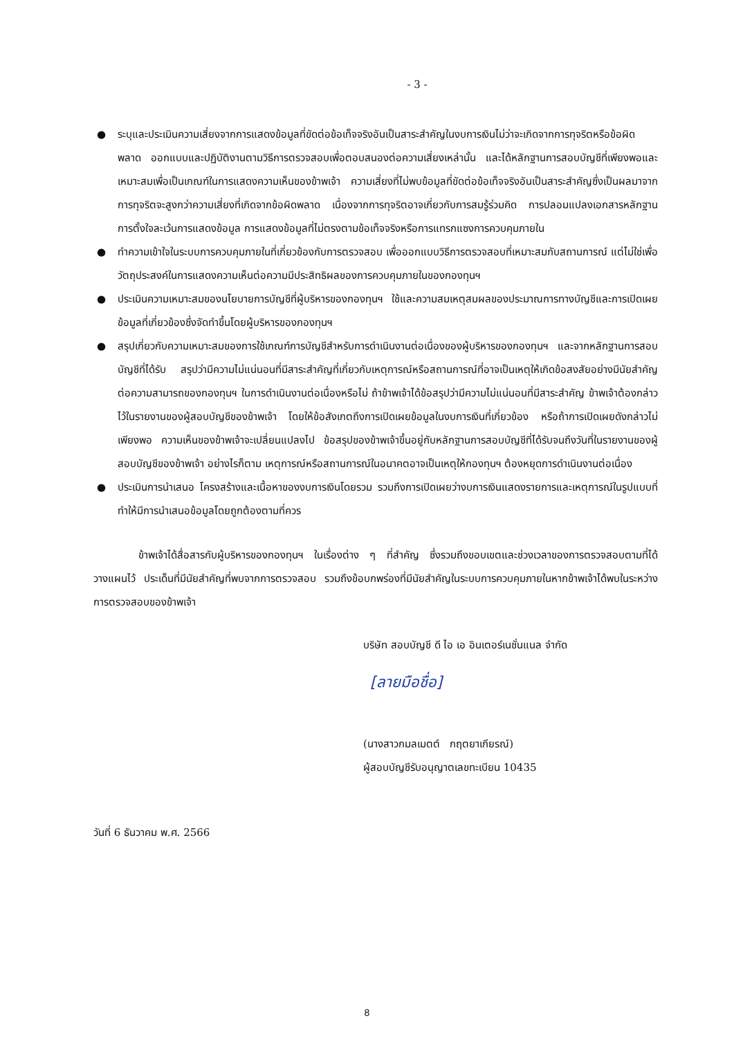- 3 -
● ระบุและประเมินความเสี่ยงจากการแสดงข้อมูลที่ขัดต่อข้อเท็จจริงอันเป็นสาระสำคัญในงบการเงินไม่ว่าจะเกิดจากการทุจริตหรือข้อผิดพลาด ออกแบบและปฏิบัติงานตามวิธีการตรวจสอบเพื่อตอบสนองต่อความเสี่ยงเหล่านั้น และได้หลักฐานการสอบบัญชีที่เพียงพอและเหมาะสมเพื่อเป็นเกณฑ์ในการแสดงความเห็นของข้าพเจ้า ความเสี่ยงที่ไม่พบข้อมูลที่ขัดต่อข้อเท็จจริงอันเป็นสาระสำคัญซึ่งเป็นผลมาจากการทุจริตจะสูงกว่าความเสี่ยงที่เกิดจากข้อผิดพลาด เนื่องจากการทุจริตอาจเกี่ยวกับการสมรู้ร่วมคิด การปลอมแปลงเอกสารหลักฐาน การตั้งใจละเว้นการแสดงข้อมูล การแสดงข้อมูลที่ไม่ตรงตามข้อเท็จจริงหรือการแทรกแซงการควบคุมภายใน
● ทำความเข้าใจในระบบการควบคุมภายในที่เกี่ยวข้องกับการตรวจสอบ เพื่อออกแบบวิธีการตรวจสอบที่เหมาะสมกับสถานการณ์ แต่ไม่ใช่เพื่อวัตถุประสงค์ในการแสดงความเห็นต่อความมีประสิทธิผลของการควบคุมภายในของกองทุนฯ
● ประเมินความเหมาะสมของนโยบายการบัญชีที่ผู้บริหารของกองทุนฯ ใช้และความสมเหตุสมผลของประมาณการทางบัญชีและการเปิดเผยข้อมูลที่เกี่ยวข้องซึ่งจัดทำขึ้นโดยผู้บริหารของกองทุนฯ
● สรุปเกี่ยวกับความเหมาะสมของการใช้เกณฑ์การบัญชีสำหรับการดำเนินงานต่อเนื่องของผู้บริหารของกองทุนฯ และจากหลักฐานการสอบบัญชีที่ได้รับ สรุปว่ามีความไม่แน่นอนที่มีสาระสำคัญที่เกี่ยวกับเหตุการณ์หรือสถานการณ์ที่อาจเป็นเหตุให้เกิดข้อสงสัยอย่างมีนัยสำคัญต่อความสามารถของกองทุนฯ ในการดำเนินงานต่อเนื่องหรือไม่ ถ้าข้าพเจ้าได้ข้อสรุปว่ามีความไม่แน่นอนที่มีสาระสำคัญ ข้าพเจ้าต้องกล่าวไว้ในรายงานของผู้สอบบัญชีของข้าพเจ้า โดยให้ข้อสังเกตถึงการเปิดเผยข้อมูลในงบการเงินที่เกี่ยวข้อง หรือถ้าการเปิดเผยดังกล่าวไม่เพียงพอ ความเห็นของข้าพเจ้าจะเปลี่ยนแปลงไป ข้อสรุปของข้าพเจ้าขึ้นอยู่กับหลักฐานการสอบบัญชีที่ได้รับจนถึงวันที่ในรายงานของผู้สอบบัญชีของข้าพเจ้า อย่างไรก็ตาม เหตุการณ์หรือสถานการณ์ในอนาคตอาจเป็นเหตุให้กองทุนฯ ต้องหยุดการดำเนินงานต่อเนื่อง
● ประเมินการนำเสนอ โครงสร้างและเนื้อหาของงบการเงินโดยรวม รวมถึงการเปิดเผยว่างบการเงินแสดงรายการและเหตุการณ์ในรูปแบบที่ทำให้มีการนำเสนอข้อมูลโดยถูกต้องตามที่ควร
ข้าพเจ้าได้สื่อสารกับผู้บริหารของกองทุนฯ ในเรื่องต่าง ๆ ที่สำคัญ ซึ่งรวมถึงขอบเขตและช่วงเวลาของการตรวจสอบตามที่ได้วางแผนไว้ ประเด็นที่มีนัยสำคัญที่พบจากการตรวจสอบ รวมถึงข้อบกพร่องที่มีนัยสำคัญในระบบการควบคุมภายในหากข้าพเจ้าได้พบในระหว่างการตรวจสอบของข้าพเจ้า
บริษัท สอบบัญชี ดี ไอ เอ อินเตอร์เนชั่นแนล จำกัด
[ลายมือชื่อ]
(นางสาวกมลเมตต์ กฤตยาเกียรณ์)
ผู้สอบบัญชีรับอนุญาตเลขทะเบียน 10435
วันที่ 6 ธันวาคม พ.ศ. 2566
8